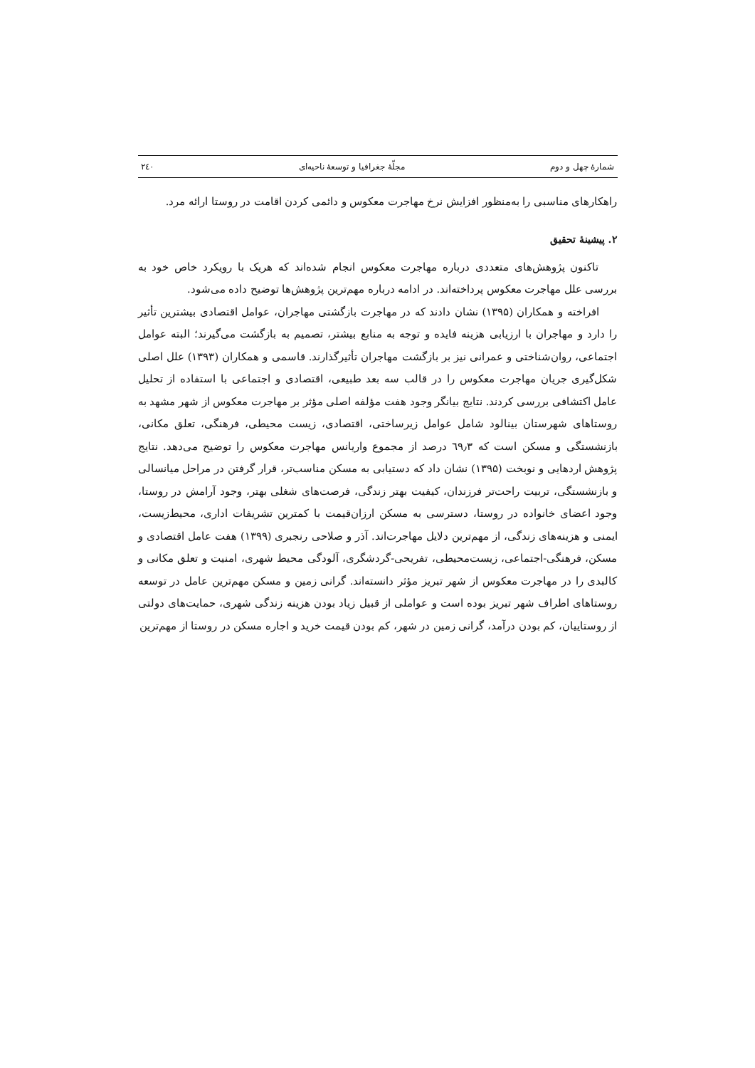شمارهٔ چهل و دوم مجلّهٔ جغرافیا و توسعهٔ ناحیه‌ای ۲٤۰
راهکارهای مناسبی را به‌منظور افزایش نرخ مهاجرت معکوس و دائمی کردن اقامت در روستا ارائه مرد.
۲. پیشینهٔ تحقیق
تاکنون پژوهش‌های متعددی درباره مهاجرت معکوس انجام شده‌اند که هریک با رویکرد خاص خود به بررسی علل مهاجرت معکوس پرداخته‌اند. در ادامه درباره مهم‌ترین پژوهش‌ها توضیح داده می‌شود.
افراخته و همکاران (۱۳۹۵) نشان دادند که در مهاجرت بازگشتی مهاجران، عوامل اقتصادی بیشترین تأثیر را دارد و مهاجران با ارزیابی هزینه فایده و توجه به منابع بیشتر، تصمیم به بازگشت می‌گیرند؛ البته عوامل اجتماعی، روان‌شناختی و عمرانی نیز بر بازگشت مهاجران تأثیرگذارند. قاسمی و همکاران (۱۳۹۳) علل اصلی شکل‌گیری جریان مهاجرت معکوس را در قالب سه بعد طبیعی، اقتصادی و اجتماعی با استفاده از تحلیل عامل اکتشافی بررسی کردند. نتایج بیانگر وجود هفت مؤلفه اصلی مؤثر بر مهاجرت معکوس از شهر مشهد به روستاهای شهرستان بینالود شامل عوامل زیرساختی، اقتصادی، زیست محیطی، فرهنگی، تعلق مکانی، بازنشستگی و مسکن است که ٦۹٫۳ درصد از مجموع واریانس مهاجرت معکوس را توضیح می‌دهد. نتایج پژوهش اردهایی و نوبخت (۱۳۹۵) نشان داد که دستیابی به مسکن مناسب‌تر، قرار گرفتن در مراحل میانسالی و بازنشستگی، تربیت راحت‌تر فرزندان، کیفیت بهتر زندگی، فرصت‌های شغلی بهتر، وجود آرامش در روستا، وجود اعضای خانواده در روستا، دسترسی به مسکن ارزان‌قیمت با کمترین تشریفات اداری، محیط‌زیست، ایمنی و هزینه‌های زندگی، از مهم‌ترین دلایل مهاجرت‌اند. آذر و صلاحی رنجبری (۱۳۹۹) هفت عامل اقتصادی و مسکن، فرهنگی-اجتماعی، زیست‌محیطی، تفریحی-گردشگری، آلودگی محیط شهری، امنیت و تعلق مکانی و کالبدی را در مهاجرت معکوس از شهر تبریز مؤثر دانسته‌اند. گرانی زمین و مسکن مهم‌ترین عامل در توسعه روستاهای اطراف شهر تبریز بوده است و عواملی از قبیل زیاد بودن هزینه زندگی شهری، حمایت‌های دولتی از روستاییان، کم بودن درآمد، گرانی زمین در شهر، کم بودن قیمت خرید و اجاره مسکن در روستا از مهم‌ترین